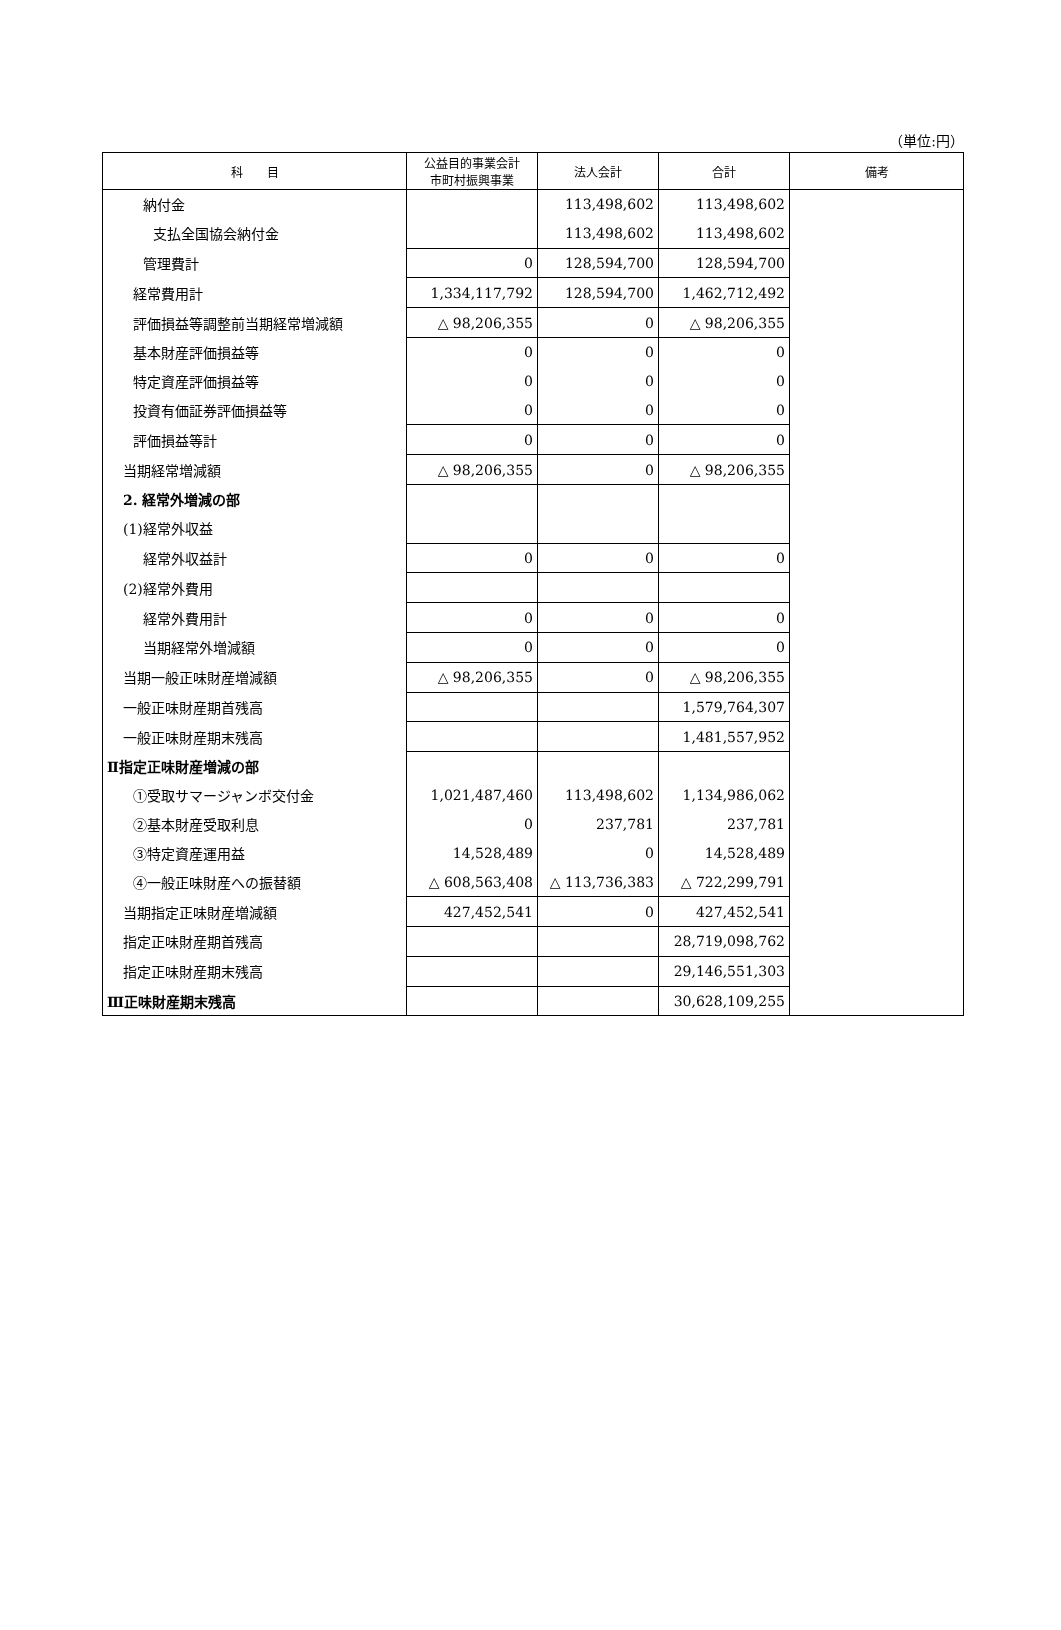（単位:円）
| 科 目 | 公益目的事業会計 市町村振興事業 | 法人会計 | 合計 | 備考 |
| --- | --- | --- | --- | --- |
| 納付金 | | 113,498,602 | 113,498,602 | |
| 支払全国協会納付金 | | 113,498,602 | 113,498,602 | |
| 管理費計 | 0 | 128,594,700 | 128,594,700 | |
| 経常費用計 | 1,334,117,792 | 128,594,700 | 1,462,712,492 | |
| 評価損益等調整前当期経常増減額 | △ 98,206,355 | 0 | △ 98,206,355 | |
| 基本財産評価損益等 | 0 | 0 | 0 | |
| 特定資産評価損益等 | 0 | 0 | 0 | |
| 投資有価証券評価損益等 | 0 | 0 | 0 | |
| 評価損益等計 | 0 | 0 | 0 | |
| 当期経常増減額 | △ 98,206,355 | 0 | △ 98,206,355 | |
| 2. 経常外増減の部 | | | | |
| (1)経常外収益 | | | | |
| 経常外収益計 | 0 | 0 | 0 | |
| (2)経常外費用 | | | | |
| 経常外費用計 | 0 | 0 | 0 | |
| 当期経常外増減額 | 0 | 0 | 0 | |
| 当期一般正味財産増減額 | △ 98,206,355 | 0 | △ 98,206,355 | |
| 一般正味財産期首残高 | | | 1,579,764,307 | |
| 一般正味財産期末残高 | | | 1,481,557,952 | |
| Ⅱ指定正味財産増減の部 | | | | |
| ①受取サマージャンボ交付金 | 1,021,487,460 | 113,498,602 | 1,134,986,062 | |
| ②基本財産受取利息 | 0 | 237,781 | 237,781 | |
| ③特定資産運用益 | 14,528,489 | 0 | 14,528,489 | |
| ④一般正味財産への振替額 | △ 608,563,408 | △ 113,736,383 | △ 722,299,791 | |
| 当期指定正味財産増減額 | 427,452,541 | 0 | 427,452,541 | |
| 指定正味財産期首残高 | | | 28,719,098,762 | |
| 指定正味財産期末残高 | | | 29,146,551,303 | |
| Ⅲ正味財産期末残高 | | | 30,628,109,255 | |